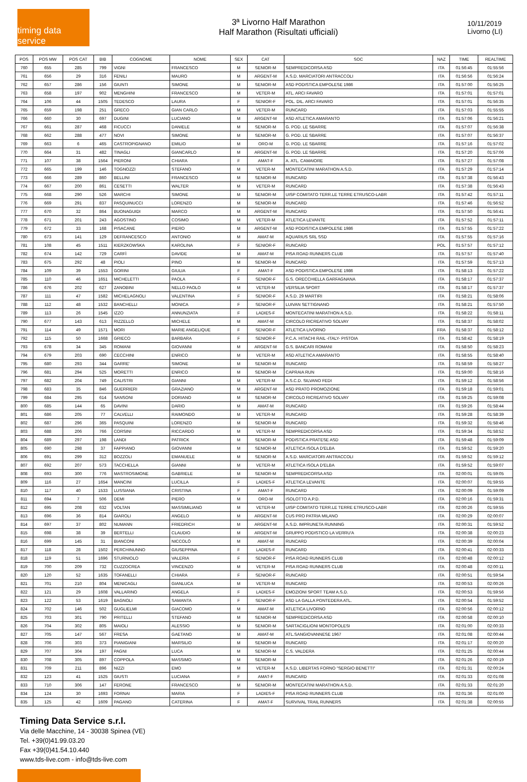timing data service
3ª Livorno Half Marathon
Half Marathon (Risultati ufficiali)
10/11/2019
Livorno (LI)
| POS | POS MW | POS CAT | BIB | COGNOME | NOME | SEX | CAT | SOC | NAZ | TIME | REALTIME |
| --- | --- | --- | --- | --- | --- | --- | --- | --- | --- | --- | --- |
| 760 | 655 | 285 | 799 | VIGNI | FRANCESCO | M | SENIOR-M | SEMPREDICORSA ASD | ITA | 01:56:45 | 01:55:56 |
| 761 | 656 | 29 | 316 | FENILI | MAURO | M | ARGENT-M | A.S.D. MARCIATORI ANTRACCOLI | ITA | 01:56:56 | 01:56:24 |
| 762 | 657 | 286 | 156 | GIUNTI | SIMONE | M | SENIOR-M | ASD PODISTICA EMPOLESE 1986 | ITA | 01:57:00 | 01:56:25 |
| 763 | 658 | 197 | 902 | MENGHINI | FRANCESCO | M | VETER-M | ATL. ARCI FAVARO | ITA | 01:57:01 | 01:57:01 |
| 764 | 106 | 44 | 1505 | TEDESCO | LAURA | F | SENIOR-F | POL. DIL. ARCI FAVARO | ITA | 01:57:01 | 01:56:35 |
| 765 | 659 | 198 | 251 | GRECO | GIAN CARLO | M | VETER-M | RUNCARD | ITA | 01:57:03 | 01:55:55 |
| 766 | 660 | 30 | 697 | DUGINI | LUCIANO | M | ARGENT-M | ASD ATLETICA AMARANTO | ITA | 01:57:06 | 01:56:21 |
| 767 | 661 | 287 | 468 | FICUCCI | DANIELE | M | SENIOR-M | G. POD. LE SBARRE | ITA | 01:57:07 | 01:56:38 |
| 768 | 662 | 288 | 477 | NOVI | SIMONE | M | SENIOR-M | G. POD. LE SBARRE | ITA | 01:57:07 | 01:56:37 |
| 769 | 663 | 6 | 465 | CASTROPIGNANO | EMILIO | M | ORO-M | G. POD. LE SBARRE | ITA | 01:57:16 | 01:57:02 |
| 770 | 664 | 31 | 482 | TINAGLI | GIANCARLO | M | ARGENT-M | G. POD. LE SBARRE | ITA | 01:57:20 | 01:57:06 |
| 771 | 107 | 38 | 1564 | PIERONI | CHIARA | F | AMAT-F | A. ATL. CAMAIORE | ITA | 01:57:27 | 01:57:08 |
| 772 | 665 | 199 | 146 | TOGNOZZI | STEFANO | M | VETER-M | MONTECATINI MARATHON A.S.D. | ITA | 01:57:29 | 01:57:14 |
| 773 | 666 | 289 | 860 | BELLINI | FRANCESCO | M | SENIOR-M | RUNCARD | ITA | 01:57:38 | 01:56:43 |
| 774 | 667 | 200 | 861 | CESETTI | WALTER | M | VETER-M | RUNCARD | ITA | 01:57:38 | 01:56:43 |
| 775 | 668 | 290 | 526 | MARCHI | SIMONE | M | SENIOR-M | UISP COMITATO TERR.LE TERRE ETRUSCO-LABR | ITA | 01:57:42 | 01:57:11 |
| 776 | 669 | 291 | 837 | PASQUINUCCI | LORENZO | M | SENIOR-M | RUNCARD | ITA | 01:57:46 | 01:56:52 |
| 777 | 670 | 32 | 864 | BUONAGUIDI | MARCO | M | ARGENT-M | RUNCARD | ITA | 01:57:50 | 01:56:41 |
| 778 | 671 | 201 | 243 | AGOSTINO | COSIMO | M | VETER-M | ATLETICA LEVANTE | ITA | 01:57:52 | 01:57:11 |
| 779 | 672 | 33 | 168 | PISACANE | PIERO | M | ARGENT-M | ASD PODISTICA EMPOLESE 1986 | ITA | 01:57:55 | 01:57:22 |
| 780 | 673 | 141 | 129 | DEFRANCESCO | ANTONIO | M | AMAT-M | AQUARIUS SRL SSD | ITA | 01:57:55 | 01:57:16 |
| 781 | 108 | 45 | 1511 | KIERZKOWSKA | KAROLINA | F | SENIOR-F | RUNCARD | POL | 01:57:57 | 01:57:12 |
| 782 | 674 | 142 | 729 | CARFÌ | DAVIDE | M | AMAT-M | PISA ROAD RUNNERS CLUB | ITA | 01:57:57 | 01:57:40 |
| 783 | 675 | 292 | 48 | PIOLI | PINO | M | SENIOR-M | RUNCARD | ITA | 01:57:59 | 01:57:13 |
| 784 | 109 | 39 | 1553 | GORINI | GIULIA | F | AMAT-F | ASD PODISTICA EMPOLESE 1986 | ITA | 01:58:13 | 01:57:22 |
| 785 | 110 | 46 | 1651 | MICHELETTI | PAOLA | F | SENIOR-F | G.S. ORECCHIELLA GARFAGNANA | ITA | 01:58:17 | 01:57:37 |
| 786 | 676 | 202 | 627 | ZANOBINI | NELLO PAOLO | M | VETER-M | VERSILIA SPORT | ITA | 01:58:17 | 01:57:37 |
| 787 | 111 | 47 | 1582 | MICHELAGNOLI | VALENTINA | F | SENIOR-F | A.S.D. 29 MARTIRI | ITA | 01:58:21 | 01:58:06 |
| 788 | 112 | 48 | 1532 | BANCHELLI | MONICA | F | SENIOR-F | LUIVAN SETTIGNANO | ITA | 01:58:21 | 01:57:50 |
| 789 | 113 | 26 | 1545 | IZZO | ANNUNZIATA | F | LADIES-F | MONTECATINI MARATHON A.S.D. | ITA | 01:58:22 | 01:58:11 |
| 790 | 677 | 143 | 613 | RIZZELLO | MICHELE | M | AMAT-M | CIRCOLO RICREATIVO SOLVAY | ITA | 01:58:37 | 01:58:02 |
| 791 | 114 | 49 | 1571 | MORI | MARIE ANGELIQUE | F | SENIOR-F | ATLETICA LIVORNO | FRA | 01:58:37 | 01:58:12 |
| 792 | 115 | 50 | 1668 | GRIECO | BARBARA | F | SENIOR-F | P.C.A. HITACHI RAIL -ITALY- PISTOIA | ITA | 01:58:42 | 01:58:19 |
| 793 | 678 | 34 | 345 | ROMANI | GIOVANNI | M | ARGENT-M | G.S. BANCARI ROMANI | ITA | 01:58:50 | 01:58:23 |
| 794 | 679 | 203 | 690 | CECCHINI | ENRICO | M | VETER-M | ASD ATLETICA AMARANTO | ITA | 01:58:55 | 01:58:40 |
| 795 | 680 | 293 | 344 | GARRE' | SIMONE | M | SENIOR-M | RUNCARD | ITA | 01:58:59 | 01:58:27 |
| 796 | 681 | 294 | 525 | MORETTI | ENRICO | M | SENIOR-M | CAPRAIA RUN | ITA | 01:59:00 | 01:58:16 |
| 797 | 682 | 204 | 749 | CALISTRI | GIANNI | M | VETER-M | A.S.C.D. SILVANO FEDI | ITA | 01:59:12 | 01:58:56 |
| 798 | 683 | 35 | 846 | GUERRIERI | GRAZIANO | M | ARGENT-M | ASD PRATO PROMOZIONE | ITA | 01:59:18 | 01:59:01 |
| 799 | 684 | 295 | 614 | SANSONI | DORIANO | M | SENIOR-M | CIRCOLO RICREATIVO SOLVAY | ITA | 01:59:25 | 01:59:08 |
| 800 | 685 | 144 | 65 | DAVINI | DARIO | M | AMAT-M | RUNCARD | ITA | 01:59:26 | 01:58:44 |
| 801 | 686 | 205 | 77 | CALVELLI | RAIMONDO | M | VETER-M | RUNCARD | ITA | 01:59:28 | 01:58:39 |
| 802 | 687 | 296 | 365 | PASQUINI | LORENZO | M | SENIOR-M | RUNCARD | ITA | 01:59:32 | 01:58:46 |
| 803 | 688 | 206 | 766 | CORSINI | RICCARDO | M | VETER-M | SEMPREDICORSA ASD | ITA | 01:59:34 | 01:58:52 |
| 804 | 689 | 297 | 198 | LANDI | PATRICK | M | SENIOR-M | PODISTICA PRATESE ASD | ITA | 01:59:48 | 01:59:09 |
| 805 | 690 | 298 | 37 | FAPPIANO | GIOVANNI | M | SENIOR-M | ATLETICA ISOLA D'ELBA | ITA | 01:59:52 | 01:59:20 |
| 806 | 691 | 299 | 312 | BOZZOLI | EMANUELE | M | SENIOR-M | A.S.D. MARCIATORI ANTRACCOLI | ITA | 01:59:52 | 01:59:12 |
| 807 | 692 | 207 | 573 | TACCHELLA | GIANNI | M | VETER-M | ATLETICA ISOLA D'ELBA | ITA | 01:59:52 | 01:59:07 |
| 808 | 693 | 300 | 776 | MASTROSIMONE | GABRIELE | M | SENIOR-M | SEMPREDICORSA ASD | ITA | 02:00:01 | 01:59:05 |
| 809 | 116 | 27 | 1654 | MANCINI | LUCILLA | F | LADIES-F | ATLETICA LEVANTE | ITA | 02:00:07 | 01:59:55 |
| 810 | 117 | 40 | 1533 | LUSSIANA | CRISTINA | F | AMAT-F | RUNCARD | ITA | 02:00:09 | 01:59:09 |
| 811 | 694 | 7 | 506 | DEMI | PIERO | M | ORO-M | ISOLOTTO A.P.D. | ITA | 02:00:16 | 01:59:31 |
| 812 | 695 | 208 | 632 | VOLTAN | MASSIMILIANO | M | VETER-M | UISP COMITATO TERR.LE TERRE ETRUSCO-LABR | ITA | 02:00:26 | 01:59:55 |
| 813 | 696 | 36 | 814 | GIAROLI | ANGELO | M | ARGENT-M | CUS PRO PATRIA MILANO | ITA | 02:00:29 | 02:00:07 |
| 814 | 697 | 37 | 802 | NUMANN | FRIEDRICH | M | ARGENT-M | A.S.D. IMPRUNETA RUNNING | ITA | 02:00:31 | 01:59:52 |
| 815 | 698 | 38 | 39 | BERTELLI | CLAUDIO | M | ARGENT-M | GRUPPO PODISTICO LA VERRU'A | ITA | 02:00:38 | 02:00:23 |
| 816 | 699 | 145 | 31 | BIANCONI | NICCOLÒ | M | AMAT-M | RUNCARD | ITA | 02:00:39 | 02:00:04 |
| 817 | 118 | 28 | 1502 | PERCHINUNNO | GIUSEPPINA | F | LADIES-F | RUNCARD | ITA | 02:00:41 | 02:00:33 |
| 818 | 119 | 51 | 1696 | STURNIOLO | VALERIA | F | SENIOR-F | PISA ROAD RUNNERS CLUB | ITA | 02:00:48 | 02:00:12 |
| 819 | 700 | 209 | 732 | CUZZOCREA | VINCENZO | M | VETER-M | PISA ROAD RUNNERS CLUB | ITA | 02:00:48 | 02:00:11 |
| 820 | 120 | 52 | 1635 | TOFANELLI | CHIARA | F | SENIOR-F | RUNCARD | ITA | 02:00:51 | 01:59:54 |
| 821 | 701 | 210 | 804 | MENICAGLI | GIANLUCA | M | VETER-M | RUNCARD | ITA | 02:00:53 | 02:00:26 |
| 822 | 121 | 29 | 1608 | VALLARINO | ANGELA | F | LADIES-F | EMOZIONI SPORT TEAM A.S.D. | ITA | 02:00:53 | 01:59:56 |
| 823 | 122 | 53 | 1619 | BAGNOLI | SAMANTA | F | SENIOR-F | ASD LA GALLA PONTEDERA ATL. | ITA | 02:00:54 | 01:59:52 |
| 824 | 702 | 146 | 502 | GUGLIELMI | GIACOMO | M | AMAT-M | ATLETICA LIVORNO | ITA | 02:00:56 | 02:00:12 |
| 825 | 703 | 301 | 790 | PRITELLI | STEFANO | M | SENIOR-M | SEMPREDICORSA ASD | ITA | 02:00:58 | 02:00:10 |
| 826 | 704 | 302 | 805 | MAIOLI | ALESSIO | M | SENIOR-M | SARTACIGLIONI MONTOPOLESI | ITA | 02:01:00 | 02:00:33 |
| 827 | 705 | 147 | 567 | FRESA | GAETANO | M | AMAT-M | ATL.SANGIOVANNESE 1967 | ITA | 02:01:08 | 02:00:44 |
| 828 | 706 | 303 | 373 | PIANIGIANI | MARSILIO | M | SENIOR-M | RUNCARD | ITA | 02:01:17 | 02:00:20 |
| 829 | 707 | 304 | 197 | PAGNI | LUCA | M | SENIOR-M | C.S. VALDERA | ITA | 02:01:25 | 02:00:44 |
| 830 | 708 | 305 | 897 | COPPOLA | MASSIMO | M | SENIOR-M | | ITA | 02:01:26 | 02:00:19 |
| 831 | 709 | 211 | 896 | NIZZI | EMO | M | VETER-M | A.S.D. LIBERTAS FORNO "SERGIO BENETTI" | ITA | 02:01:31 | 02:00:24 |
| 832 | 123 | 41 | 1525 | GIUSTI | LUCIANA | F | AMAT-F | RUNCARD | ITA | 02:01:33 | 02:01:08 |
| 833 | 710 | 306 | 147 | FERONE | FRANCESCO | M | SENIOR-M | MONTECATINI MARATHON A.S.D. | ITA | 02:01:33 | 02:01:20 |
| 834 | 124 | 30 | 1693 | FORNAI | MARIA | F | LADIES-F | PISA ROAD RUNNERS CLUB | ITA | 02:01:36 | 02:01:00 |
| 835 | 125 | 42 | 1609 | PAGANO | CATERINA | F | AMAT-F | SURVIVAL TRAIL RUNNERS | ITA | 02:01:38 | 02:00:55 |
Timing Data Service s.r.l.
Via delle Macchine, 14 - 30038 Spinea (VE)
Tel. +39(0)41.99.03.20
Fax +39(0)41.54.10.440
www.tds-live.com - info@tds-live.com